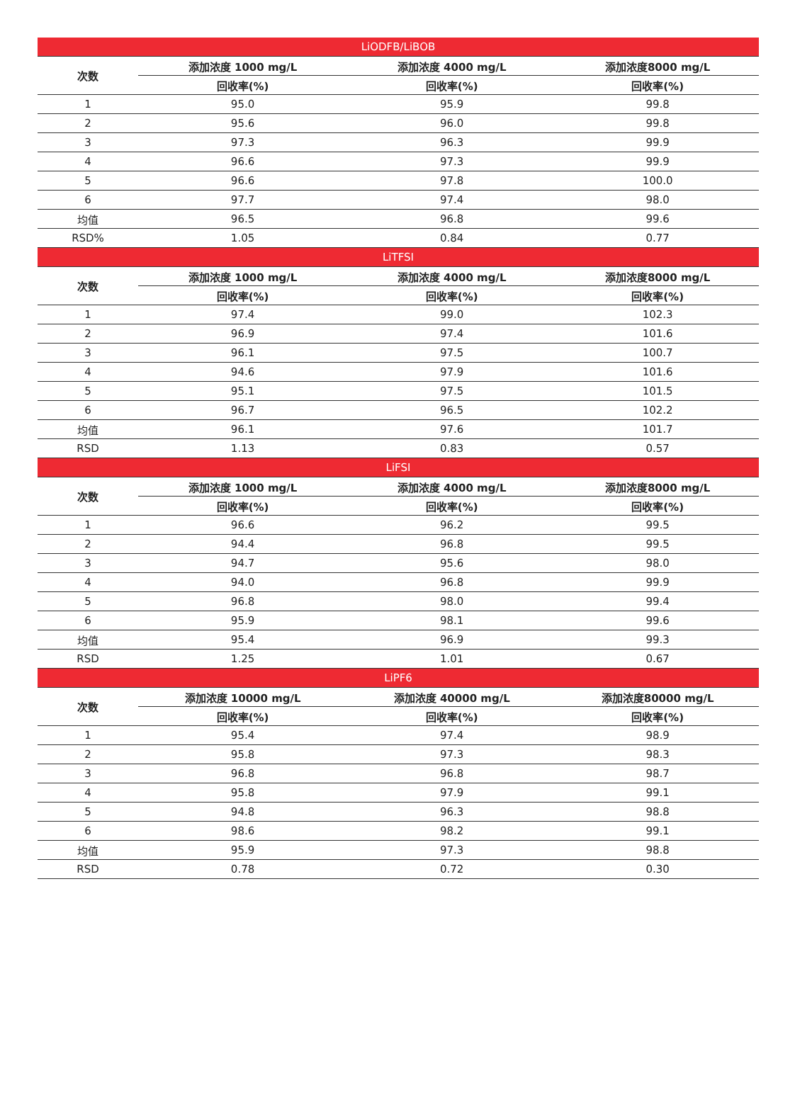| LiODFB/LiBOB | | | |
| 次数 | 添加浓度 1000 mg/L | 添加浓度 4000 mg/L | 添加浓度8000 mg/L |
| | 回收率(%) | 回收率(%) | 回收率(%) |
| 1 | 95.0 | 95.9 | 99.8 |
| 2 | 95.6 | 96.0 | 99.8 |
| 3 | 97.3 | 96.3 | 99.9 |
| 4 | 96.6 | 97.3 | 99.9 |
| 5 | 96.6 | 97.8 | 100.0 |
| 6 | 97.7 | 97.4 | 98.0 |
| 均值 | 96.5 | 96.8 | 99.6 |
| RSD% | 1.05 | 0.84 | 0.77 |
| LiTFSI | | | |
| 次数 | 添加浓度 1000 mg/L | 添加浓度 4000 mg/L | 添加浓度8000 mg/L |
| | 回收率(%) | 回收率(%) | 回收率(%) |
| 1 | 97.4 | 99.0 | 102.3 |
| 2 | 96.9 | 97.4 | 101.6 |
| 3 | 96.1 | 97.5 | 100.7 |
| 4 | 94.6 | 97.9 | 101.6 |
| 5 | 95.1 | 97.5 | 101.5 |
| 6 | 96.7 | 96.5 | 102.2 |
| 均值 | 96.1 | 97.6 | 101.7 |
| RSD | 1.13 | 0.83 | 0.57 |
| LiFSI | | | |
| 次数 | 添加浓度 1000 mg/L | 添加浓度 4000 mg/L | 添加浓度8000 mg/L |
| | 回收率(%) | 回收率(%) | 回收率(%) |
| 1 | 96.6 | 96.2 | 99.5 |
| 2 | 94.4 | 96.8 | 99.5 |
| 3 | 94.7 | 95.6 | 98.0 |
| 4 | 94.0 | 96.8 | 99.9 |
| 5 | 96.8 | 98.0 | 99.4 |
| 6 | 95.9 | 98.1 | 99.6 |
| 均值 | 95.4 | 96.9 | 99.3 |
| RSD | 1.25 | 1.01 | 0.67 |
| LiPF6 | | | |
| 次数 | 添加浓度 10000 mg/L | 添加浓度 40000 mg/L | 添加浓度80000 mg/L |
| | 回收率(%) | 回收率(%) | 回收率(%) |
| 1 | 95.4 | 97.4 | 98.9 |
| 2 | 95.8 | 97.3 | 98.3 |
| 3 | 96.8 | 96.8 | 98.7 |
| 4 | 95.8 | 97.9 | 99.1 |
| 5 | 94.8 | 96.3 | 98.8 |
| 6 | 98.6 | 98.2 | 99.1 |
| 均值 | 95.9 | 97.3 | 98.8 |
| RSD | 0.78 | 0.72 | 0.30 |